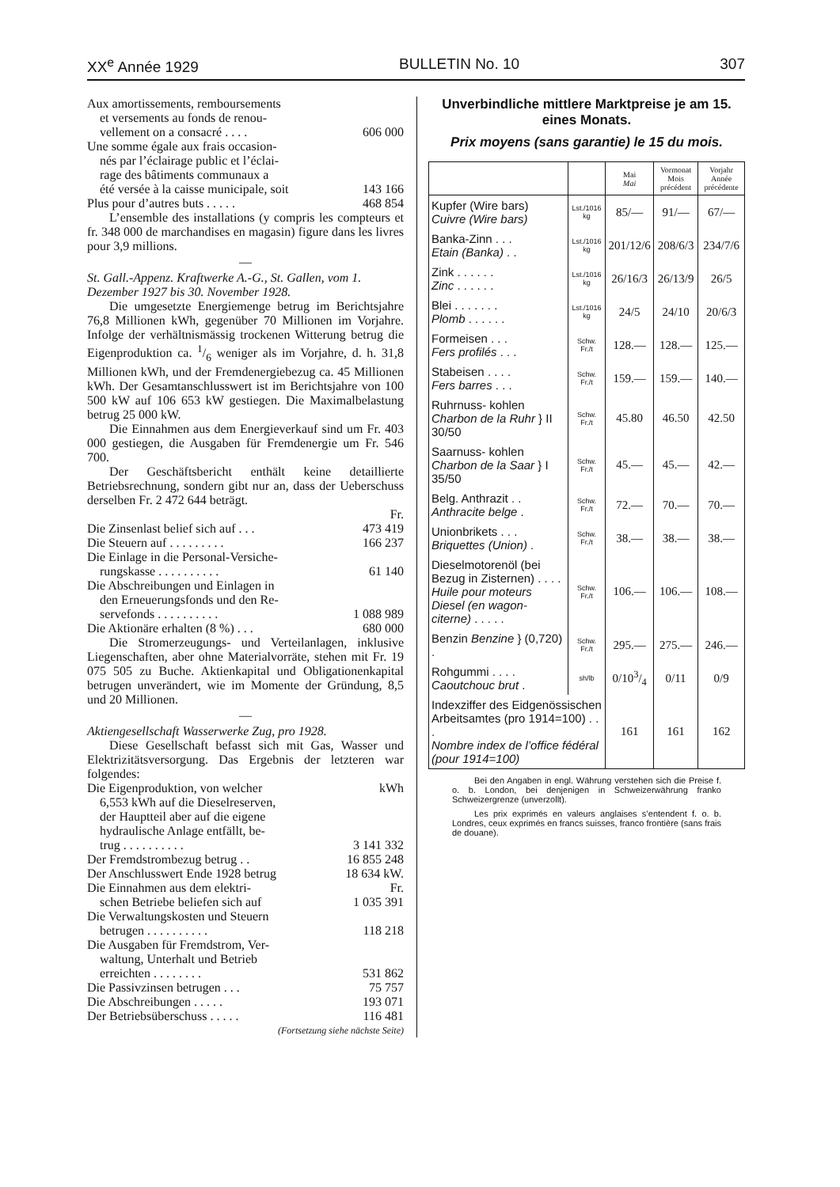XX<sup>e</sup> Année 1929 BULLETIN No. 10 307
Aux amortissements, remboursements
et versements au fonds de renou-
vellement on a consacré . . . . 606 000
Une somme égale aux frais occasion-
nés par l’éclairage public et l’éclai-
rage des bâtiments communaux a
été versée à la caisse municipale, soit 143 166
Plus pour d’autres buts . . . . . 468 854
L’ensemble des installations (y compris les compteurs et fr. 348 000 de marchandises en magasin) figure dans les livres pour 3,9 millions.
—
St. Gall.-Appenz. Kraftwerke A.-G., St. Gallen, vom 1. Dezember 1927 bis 30. November 1928.
Die umgesetzte Energiemenge betrug im Berichtsjahre 76,8 Millionen kWh, gegenüber 70 Millionen im Vorjahre. Infolge der verhältnismässig trockenen Witterung betrug die Eigenproduktion ca. 1/6 weniger als im Vorjahre, d. h. 31,8 Millionen kWh, und der Fremdenergiebezug ca. 45 Millionen kWh. Der Gesamtanschlusswert ist im Berichtsjahre von 100 500 kW auf 106 653 kW gestiegen. Die Maximalbelastung betrug 25 000 kW.
Die Einnahmen aus dem Energieverkauf sind um Fr. 403 000 gestiegen, die Ausgaben für Fremdenergie um Fr. 546 700.
Der Geschäftsbericht enthält keine detaillierte Betriebsrechnung, sondern gibt nur an, dass der Ueberschuss derselben Fr. 2 472 644 beträgt.
Fr.
Die Zinsenlast belief sich auf . . . 473 419
Die Steuern auf . . . . . . . . . 166 237
Die Einlage in die Personal-Versiche-
rungskasse . . . . . . . . . . 61 140
Die Abschreibungen und Einlagen in
den Erneuerungsfonds und den Re-
servefonds . . . . . . . . . . 1 088 989
Die Aktionäre erhalten (8 %) . . . 680 000
Die Stromerzeugungs- und Verteilanlagen, inklusive Liegenschaften, aber ohne Materialvorräte, stehen mit Fr. 19 075 505 zu Buche. Aktienkapital und Obligationenkapital betrugen unverändert, wie im Momente der Gründung, 8,5 und 20 Millionen.
—
Aktiengesellschaft Wasserwerke Zug, pro 1928.
Diese Gesellschaft befasst sich mit Gas, Wasser und Elektrizitätsversorgung. Das Ergebnis der letzteren war folgendes:
Die Eigenproduktion, von welcher kWh
6,553 kWh auf die Dieselreserven,
der Hauptteil aber auf die eigene
hydraulische Anlage entfällt, be-
trug . . . . . . . . . . 3 141 332
Der Fremdstrombezug betrug . . 16 855 248
Der Anschlusswert Ende 1928 betrug 18 634 kW.
Die Einnahmen aus dem elektri- Fr.
schen Betriebe beliefen sich auf 1 035 391
Die Verwaltungskosten und Steuern
betrugen . . . . . . . . . . 118 218
Die Ausgaben für Fremdstrom, Ver-
waltung, Unterhalt und Betrieb
erreichten . . . . . . . . 531 862
Die Passivzinsen betrugen . . . 75 757
Die Abschreibungen . . . . . 193 071
Der Betriebsüberschuss . . . . . 116 481
(Fortsetzung siehe nächste Seite)
Unverbindliche mittlere Marktpreise je am 15. eines Monats.
Prix moyens (sans garantie) le 15 du mois.
| | | Mai Mai | Vormonat Mois précédent | Vorjahr Année précédente |
| --- | --- | --- | --- | --- |
| Kupfer (Wire bars) Cuivre (Wire bars) | Lst./1016 kg | 85/— | 91/— | 67/— |
| Banka-Zinn . . . Etain (Banka) . . | Lst./1016 kg | 201/12/6 | 208/6/3 | 234/7/6 |
| Zink . . . . . . Zinc . . . . . . | Lst./1016 kg | 26/16/3 | 26/13/9 | 26/5 |
| Blei . . . . . . . Plomb . . . . . . | Lst./1016 kg | 24/5 | 24/10 | 20/6/3 |
| Formeisen . . . Fers profilés . . . | Schw. Fr./t | 128.— | 128.— | 125.— |
| Stabeisen . . . . Fers barres . . . | Schw. Fr./t | 159.— | 159.— | 140.— |
| Ruhrnuss- kohlen Charbon de la Ruhr } II 30/50 | Schw. Fr./t | 45.80 | 46.50 | 42.50 |
| Saarnuss- kohlen Charbon de la Saar } I 35/50 | Schw. Fr./t | 45.— | 45.— | 42.— |
| Belg. Anthrazit . . Anthracite belge . | Schw. Fr./t | 72.— | 70.— | 70.— |
| Unionbrikets . . . Briquettes (Union) . | Schw. Fr./t | 38.— | 38.— | 38.— |
| Dieselmotorenöl (bei Bezug in Zisternen) . . . . Huile pour moteurs Diesel (en wagon-citerne) . . . . . | Schw. Fr./t | 106.— | 106.— | 108.— |
| Benzin Benzine } (0,720) . | Schw. Fr./t | 295.— | 275.— | 246.— |
| Rohgummi . . . . Caoutchouc brut . | sh/lb | 0/103/4 | 0/11 | 0/9 |
| Indexziffer des Eidgenössischen Arbeitsamtes (pro 1914=100) . . . Nombre index de l’office fédéral (pour 1914=100) | | 161 | 161 | 162 |
Bei den Angaben in engl. Währung verstehen sich die Preise f. o. b. London, bei denjenigen in Schweizerwährung franko Schweizergrenze (unverzollt).
Les prix exprimés en valeurs anglaises s’entendent f. o. b. Londres, ceux exprimés en francs suisses, franco frontière (sans frais de douane).